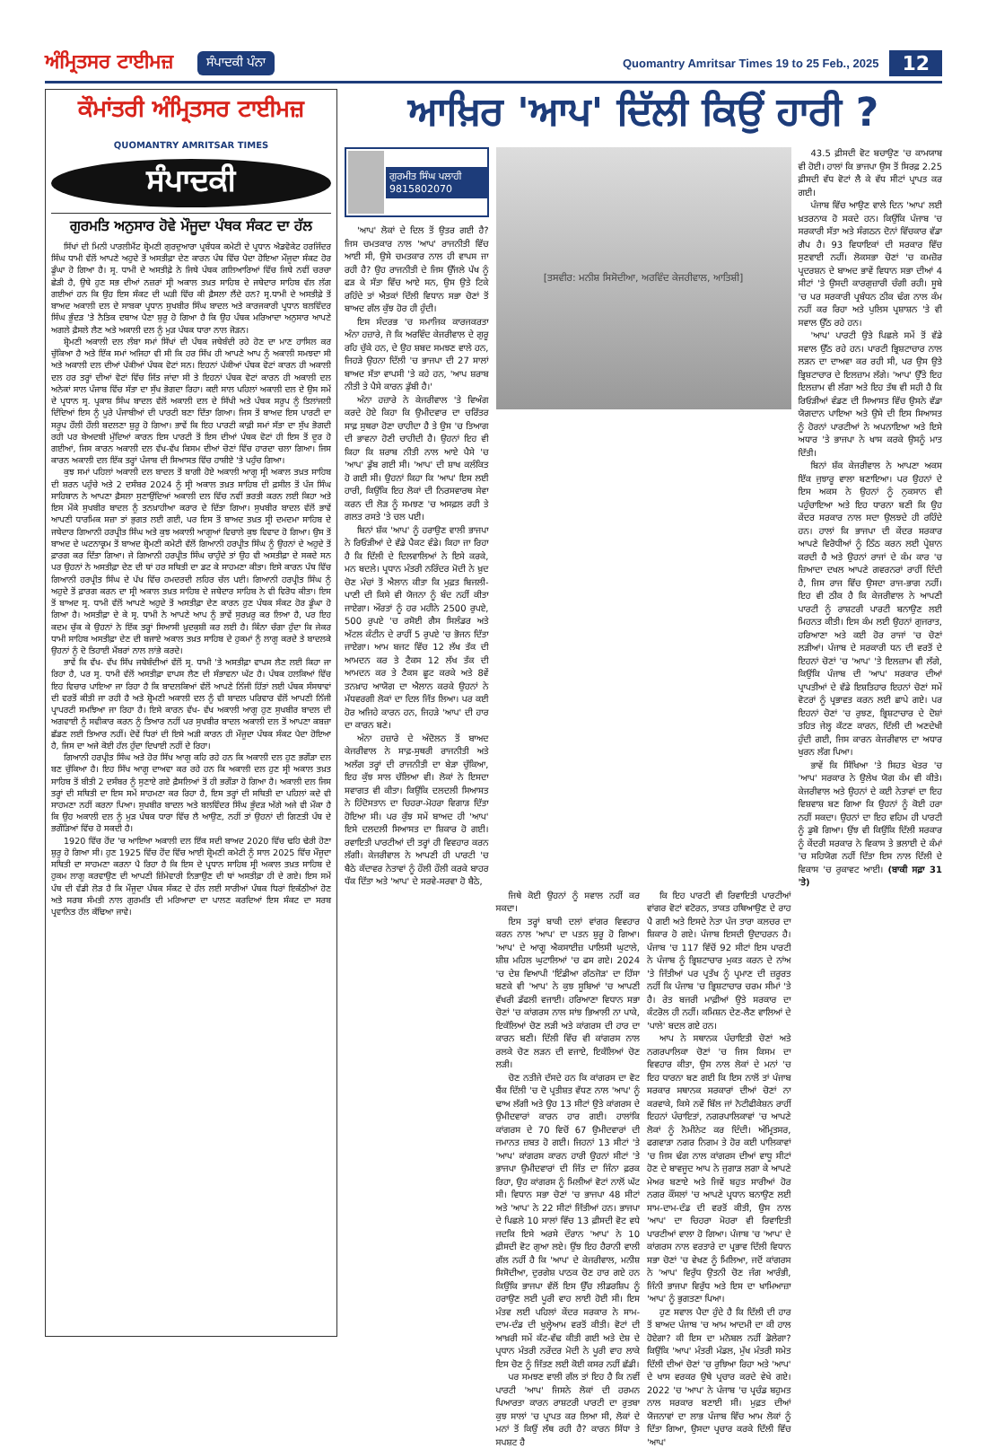ਅੰਮ੍ਰਿਤਸਰ ਟਾਈਮਜ਼
ਸੰਪਾਦਕੀ ਪੰਨਾ Quomantry Amritsar Times 19 to 25 Feb., 2025 12
ਕੌਮਾਂਤਰੀ ਅੰਮ੍ਰਿਤਸਰ ਟਾਈਮਜ਼ QUOMANTRY AMRITSAR TIMES
ਸੰਪਾਦਕੀ
ਗੁਰਮਤਿ ਅਨੁਸਾਰ ਹੋਵੇ ਮੌਜੂਦਾ ਪੰਥਕ ਸੰਕਟ ਦਾ ਹੱਲ
ਸਿੱਖਾਂ ਦੀ ਮਿਨੀ ਪਾਰਲੀਮੈਂਟ ਸ਼੍ਰੋਮਣੀ ਗੁਰਦੁਆਰਾ ਪ੍ਰਬੰਧਕ ਕਮੇਟੀ ਦੇ ਪ੍ਰਧਾਨ ਐਡਵੋਕੇਟ ਹਰਜਿੰਦਰ ਸਿੰਘ ਧਾਮੀ ਵੱਲੋਂ ਆਪਣੇ ਅਹੁਦੇ ਤੋਂ ਅਸਤੀਫ਼ਾ ਦੇਣ ਕਾਰਨ ਪੰਥ ਵਿੱਚ ਪੈਦਾ ਹੋਇਆ ਮੌਜੂਦਾ ਸੰਕਟ ਹੋਰ ਡੂੰਘਾ ਹੋ ਗਿਆ ਹੈ। ਸ੍ਰ. ਧਾਮੀ ਦੇ ਅਸਤੀਫ਼ੇ ਨੇ ਜਿਥੇ ਪੰਥਕ ਗਲਿਆਰਿਆਂ ਵਿੱਚ ਜਿਥੇ ਨਵੀਂ ਚਰਚਾ ਛੇੜੀ ਹੈ, ਉਥੇ ਹੁਣ ਸਭ ਦੀਆਂ ਨਜ਼ਰਾਂ ਸ੍ਰੀ ਅਕਾਲ ਤਖ਼ਤ ਸਾਹਿਬ ਦੇ ਜਥੇਦਾਰ ਸਾਹਿਬ ਵੱਲ ਲੱਗ ਗਈਆਂ ਹਨ ਕਿ ਉਹ ਇਸ ਸੰਕਟ ਦੀ ਘੜੀ ਵਿੱਚ ਕੀ ਫ਼ੈਸਲਾ ਲੈਂਦੇ ਹਨ? ਸ੍ਰ.ਧਾਮੀ ਦੇ ਅਸਤੀਫ਼ੇ ਤੋਂ ਬਾਅਦ ਅਕਾਲੀ ਦਲ ਦੇ ਸਾਬਕਾ ਪ੍ਰਧਾਨ ਸੁਖਬੀਰ ਸਿੰਘ ਬਾਦਲ ਅਤੇ ਕਾਰਜਕਾਰੀ ਪ੍ਰਧਾਨ ਬਲਵਿੰਦਰ ਸਿੰਘ ਭੂੰਦੜ 'ਤੇ ਨੈਤਿਕ ਦਬਾਅ ਪੈਣਾ ਸ਼ੁਰੂ ਹੋ ਗਿਆ ਹੈ ਕਿ ਉਹ ਪੰਥਕ ਮਰਿਆਦਾ ਅਨੁਸਾਰ ਆਪਣੇ ਅਗਲੇ ਫ਼ੈਸਲੇ ਲੈਣ ਅਤੇ ਅਕਾਲੀ ਦਲ ਨੂੰ ਮੁੜ ਪੰਥਕ ਧਾਰਾ ਨਾਲ ਜੋੜਨ।
ਸ਼੍ਰੋਮਣੀ ਅਕਾਲੀ ਦਲ ਲੰਬਾ ਸਮਾਂ ਸਿੱਖਾਂ ਦੀ ਪੰਥਕ ਜਥੇਬੰਦੀ ਰਹੇ ਹੋਣ ਦਾ ਮਾਣ ਹਾਸਿਲ ਕਰ ਚੁੱਕਿਆ ਹੈ ਅਤੇ ਇੱਕ ਸਮਾਂ ਅਜਿਹਾ ਵੀ ਸੀ ਕਿ ਹਰ ਸਿੱਖ ਹੀ ਆਪਣੇ ਆਪ ਨੂੰ ਅਕਾਲੀ ਸਮਝਦਾ ਸੀ ਅਤੇ ਅਕਾਲੀ ਦਲ ਦੀਆਂ ਪੱਕੀਆਂ ਪੰਥਕ ਵੋਟਾਂ ਸਨ। ਇਹਨਾਂ ਪੱਕੀਆਂ ਪੰਥਕ ਵੋਟਾਂ ਕਾਰਨ ਹੀ ਅਕਾਲੀ ਦਲ ਹਰ ਤਰ੍ਹਾਂ ਦੀਆਂ ਵੋਟਾਂ ਵਿੱਚ ਜਿੱਤ ਜਾਂਦਾ ਸੀ ਤੇ ਇਹਨਾਂ ਪੰਥਕ ਵੋਟਾਂ ਕਾਰਨ ਹੀ ਅਕਾਲੀ ਦਲ ਅਨੇਕਾਂ ਸਾਲ ਪੰਜਾਬ ਵਿੱਚ ਸੱਤਾ ਦਾ ਸੁੱਖ ਭੋਗਦਾ ਰਿਹਾ। ਕਈ ਸਾਲ ਪਹਿਲਾਂ ਅਕਾਲੀ ਦਲ ਦੇ ਉਸ ਸਮੇਂ ਦੇ ਪ੍ਰਧਾਨ ਸ੍ਰ. ਪ੍ਰਕਾਸ਼ ਸਿੰਘ ਬਾਦਲ ਵੱਲੋਂ ਅਕਾਲੀ ਦਲ ਦੇ ਸਿੱਖੀ ਅਤੇ ਪੰਥਕ ਸਰੂਪ ਨੂੰ ਤਿਲਾਂਜਲੀ ਦਿੰਦਿਆਂ ਇਸ ਨੂੰ ਪੂਰੇ ਪੰਜਾਬੀਆਂ ਦੀ ਪਾਰਟੀ ਬਣਾ ਦਿੱਤਾ ਗਿਆ। ਜਿਸ ਤੋਂ ਬਾਅਦ ਇਸ ਪਾਰਟੀ ਦਾ ਸਰੂਪ ਹੌਲੀ ਹੌਲੀ ਬਦਲਣਾ ਸ਼ੁਰੂ ਹੋ ਗਿਆ। ਭਾਵੇਂ ਕਿ ਇਹ ਪਾਰਟੀ ਕਾਫ਼ੀ ਸਮਾਂ ਸੱਤਾ ਦਾ ਸੁੱਖ ਭੋਗਦੀ ਰਹੀ ਪਰ ਬੇਅਦਬੀ ਮੁੱਦਿਆਂ ਕਾਰਨ ਇਸ ਪਾਰਟੀ ਤੋਂ ਇਸ ਦੀਆਂ ਪੰਥਕ ਵੋਟਾਂ ਹੀ ਇਸ ਤੋਂ ਦੂਰ ਹੋ ਗਈਆਂ, ਜਿਸ ਕਾਰਨ ਅਕਾਲੀ ਦਲ ਵੱਖ-ਵੱਖ ਕਿਸਮ ਦੀਆਂ ਚੋਣਾਂ ਵਿੱਚ ਹਾਰਦਾ ਚਲਾ ਗਿਆ। ਜਿਸ ਕਾਰਨ ਅਕਾਲੀ ਦਲ ਇੱਕ ਤਰ੍ਹਾਂ ਪੰਜਾਬ ਦੀ ਸਿਆਸਤ ਵਿੱਚ ਹਾਸ਼ੀਏ 'ਤੇ ਪਹੁੰਚ ਗਿਆ।
ਕੁਝ ਸਮਾਂ ਪਹਿਲਾਂ ਅਕਾਲੀ ਦਲ ਬਾਦਲ ਤੋਂ ਬਾਗੀ ਹੋਏ ਅਕਾਲੀ ਆਗੂ ਸ੍ਰੀ ਅਕਾਲ ਤਖ਼ਤ ਸਾਹਿਬ ਦੀ ਸ਼ਰਨ ਪਹੁੰਚੇ ਅਤੇ 2 ਦਸੰਬਰ 2024 ਨੂੰ ਸ੍ਰੀ ਅਕਾਲ ਤਖ਼ਤ ਸਾਹਿਬ ਦੀ ਫ਼ਸੀਲ ਤੋਂ ਪੰਜ ਸਿੰਘ ਸਾਹਿਬਾਨ ਨੇ ਆਪਣਾ ਫ਼ੈਸਲਾ ਸੁਣਾਉਂਦਿਆਂ ਅਕਾਲੀ ਦਲ ਵਿੱਚ ਨਵੀਂ ਭਰਤੀ ਕਰਨ ਲਈ ਕਿਹਾ ਅਤੇ ਇਸ ਮੌਕੇ ਸੁਖਬੀਰ ਬਾਦਲ ਨੂੰ ਤਨਖ਼ਾਹੀਆ ਕਰਾਰ ਦੇ ਦਿੱਤਾ ਗਿਆ। ਸੁਖਬੀਰ ਬਾਦਲ ਵੱਲੋਂ ਭਾਵੇਂ ਆਪਣੀ ਧਾਰਮਿਕ ਸਜ਼ਾ ਤਾਂ ਭੁਗਤ ਲਈ ਗਈ, ਪਰ ਇਸ ਤੋਂ ਬਾਅਦ ਤਖ਼ਤ ਸ੍ਰੀ ਦਮਦਮਾ ਸਾਹਿਬ ਦੇ ਜਥੇਦਾਰ ਗਿਆਨੀ ਹਰਪ੍ਰੀਤ ਸਿੰਘ ਅਤੇ ਕੁਝ ਅਕਾਲੀ ਆਗੂਆਂ ਵਿਚਾਲੇ ਕੁਝ ਵਿਵਾਦ ਹੋ ਗਿਆ। ਉਸ ਤੋਂ ਬਾਅਦ ਦੇ ਘਟਨਾਕ੍ਰਮ ਤੋਂ ਬਾਅਦ ਸ਼੍ਰੋਮਣੀ ਕਮੇਟੀ ਵੱਲੋਂ ਗਿਆਨੀ ਹਰਪ੍ਰੀਤ ਸਿੰਘ ਨੂੰ ਉਹਨਾਂ ਦੇ ਅਹੁਦੇ ਤੋਂ ਫ਼ਾਰਗ ਕਰ ਦਿੱਤਾ ਗਿਆ। ਜੇ ਗਿਆਨੀ ਹਰਪ੍ਰੀਤ ਸਿੰਘ ਚਾਹੁੰਦੇ ਤਾਂ ਉਹ ਵੀ ਅਸਤੀਫ਼ਾ ਦੇ ਸਕਦੇ ਸਨ ਪਰ ਉਹਨਾਂ ਨੇ ਅਸਤੀਫ਼ਾ ਦੇਣ ਦੀ ਥਾਂ ਹਰ ਸਥਿਤੀ ਦਾ ਡਟ ਕੇ ਸਾਹਮਣਾ ਕੀਤਾ। ਇਸੇ ਕਾਰਨ ਪੰਥ ਵਿੱਚ ਗਿਆਨੀ ਹਰਪ੍ਰੀਤ ਸਿੰਘ ਦੇ ਪੱਖ ਵਿੱਚ ਹਮਦਰਦੀ ਲਹਿਰ ਚੱਲ ਪਈ। ਗਿਆਨੀ ਹਰਪ੍ਰੀਤ ਸਿੰਘ ਨੂੰ ਅਹੁਦੇ ਤੋਂ ਫ਼ਾਰਗ ਕਰਨ ਦਾ ਸ੍ਰੀ ਅਕਾਲ ਤਖ਼ਤ ਸਾਹਿਬ ਦੇ ਜਥੇਦਾਰ ਸਾਹਿਬ ਨੇ ਵੀ ਵਿਰੋਧ ਕੀਤਾ। ਇਸ ਤੋਂ ਬਾਅਦ ਸ੍ਰ. ਧਾਮੀ ਵੱਲੋਂ ਆਪਣੇ ਅਹੁਦੇ ਤੋਂ ਅਸਤੀਫ਼ਾ ਦੇਣ ਕਾਰਨ ਹੁਣ ਪੰਥਕ ਸੰਕਟ ਹੋਰ ਡੂੰਘਾ ਹੋ ਗਿਆ ਹੈ। ਅਸਤੀਫ਼ਾ ਦੇ ਕੇ ਸ੍ਰ. ਧਾਮੀ ਨੇ ਆਪਣੇ ਆਪ ਨੂੰ ਭਾਵੇਂ ਸੁਰਖ਼ਰੂ ਕਰ ਲਿਆ ਹੈ, ਪਰ ਇਹ ਕਦਮ ਚੁੱਕ ਕੇ ਉਹਨਾਂ ਨੇ ਇੱਕ ਤਰ੍ਹਾਂ ਸਿਆਸੀ ਖ਼ੁਦਕੁਸ਼ੀ ਕਰ ਲਈ ਹੈ। ਕਿੰਨਾ ਚੰਗਾ ਹੁੰਦਾ ਕਿ ਜੇਕਰ ਧਾਮੀ ਸਾਹਿਬ ਅਸਤੀਫ਼ਾ ਦੇਣ ਦੀ ਬਜਾਏ ਅਕਾਲ ਤਖ਼ਤ ਸਾਹਿਬ ਦੇ ਹੁਕਮਾਂ ਨੂੰ ਲਾਗੂ ਕਰਦੇ ਤੇ ਬਾਦਲਕੇ ਉਹਨਾਂ ਨੂੰ ਦੋ ਤਿਹਾਈ ਮੈਂਬਰਾਂ ਨਾਲ ਲਾਂਭੇ ਕਰਦੇ।
ਭਾਵੇਂ ਕਿ ਵੱਖ- ਵੱਖ ਸਿੱਖ ਜਥੇਬੰਦੀਆਂ ਵੱਲੋਂ ਸ੍ਰ. ਧਾਮੀ 'ਤੇ ਅਸਤੀਫ਼ਾ ਵਾਪਸ ਲੈਣ ਲਈ ਕਿਹਾ ਜਾ ਰਿਹਾ ਹੈ, ਪਰ ਸ੍ਰ. ਧਾਮੀ ਵੱਲੋਂ ਅਸਤੀਫ਼ਾ ਵਾਪਸ ਲੈਣ ਦੀ ਸੰਭਾਵਨਾ ਘੱਟ ਹੈ। ਪੰਥਕ ਹਲਕਿਆਂ ਵਿੱਚ ਇਹ ਵਿਚਾਰ ਪਾਇਆ ਜਾ ਰਿਹਾ ਹੈ ਕਿ ਬਾਦਲਕਿਆਂ ਵੱਲੋਂ ਆਪਣੇ ਨਿੱਜੀ ਹਿੱਤਾਂ ਲਈ ਪੰਥਕ ਸੰਸਥਾਵਾਂ ਦੀ ਵਰਤੋਂ ਕੀਤੀ ਜਾ ਰਹੀ ਹੈ ਅਤੇ ਸ਼੍ਰੋਮਣੀ ਅਕਾਲੀ ਦਲ ਨੂੰ ਵੀ ਬਾਦਲ ਪਰਿਵਾਰ ਵੱਲੋਂ ਆਪਣੀ ਨਿੱਜੀ ਪ੍ਰਾਪਰਟੀ ਸਮਝਿਆ ਜਾ ਰਿਹਾ ਹੈ। ਇਸੇ ਕਾਰਨ ਵੱਖ- ਵੱਖ ਅਕਾਲੀ ਆਗੂ ਹੁਣ ਸੁਖਬੀਰ ਬਾਦਲ ਦੀ ਅਗਵਾਈ ਨੂੰ ਸਵੀਕਾਰ ਕਰਨ ਨੂੰ ਤਿਆਰ ਨਹੀਂ ਪਰ ਸੁਖਬੀਰ ਬਾਦਲ ਅਕਾਲੀ ਦਲ ਤੋਂ ਆਪਣਾ ਕਬਜ਼ਾ ਛੱਡਣ ਲਈ ਤਿਆਰ ਨਹੀਂ। ਦੋਵੇਂ ਧਿਰਾਂ ਦੀ ਇਸੇ ਅੜੀ ਕਾਰਨ ਹੀ ਮੌਜੂਦਾ ਪੰਥਕ ਸੰਕਟ ਪੈਦਾ ਹੋਇਆ ਹੈ, ਜਿਸ ਦਾ ਅਜੇ ਕੋਈ ਹੱਲ ਹੁੰਦਾ ਦਿਖਾਈ ਨਹੀਂ ਦੇ ਰਿਹਾ।
ਗਿਆਨੀ ਹਰਪ੍ਰੀਤ ਸਿੰਘ ਅਤੇ ਹੋਰ ਸਿੱਖ ਆਗੂ ਕਹਿ ਰਹੇ ਹਨ ਕਿ ਅਕਾਲੀ ਦਲ ਹੁਣ ਭਗੌੜਾ ਦਲ ਬਣ ਚੁੱਕਿਆ ਹੈ। ਇਹ ਸਿੱਖ ਆਗੂ ਦਾਅਵਾ ਕਰ ਰਹੇ ਹਨ ਕਿ ਅਕਾਲੀ ਦਲ ਹੁਣ ਸ੍ਰੀ ਅਕਾਲ ਤਖ਼ਤ ਸਾਹਿਬ ਤੋਂ ਬੀਤੀ 2 ਦਸੰਬਰ ਨੂੰ ਸੁਣਾਏ ਗਏ ਫ਼ੈਸਲਿਆਂ ਤੋਂ ਹੀ ਭਗੌੜਾ ਹੋ ਗਿਆ ਹੈ। ਅਕਾਲੀ ਦਲ ਜਿਸ ਤਰ੍ਹਾਂ ਦੀ ਸਥਿਤੀ ਦਾ ਇਸ ਸਮੇਂ ਸਾਹਮਣਾ ਕਰ ਰਿਹਾ ਹੈ, ਇਸ ਤਰ੍ਹਾਂ ਦੀ ਸਥਿਤੀ ਦਾ ਪਹਿਲਾਂ ਕਦੇ ਵੀ ਸਾਹਮਣਾ ਨਹੀਂ ਕਰਨਾ ਪਿਆ। ਸੁਖਬੀਰ ਬਾਦਲ ਅਤੇ ਬਲਵਿੰਦਰ ਸਿੰਘ ਭੂੰਦੜ ਅੱਗੇ ਅਜੇ ਵੀ ਮੌਕਾ ਹੈ ਕਿ ਉਹ ਅਕਾਲੀ ਦਲ ਨੂੰ ਮੁੜ ਪੰਥਕ ਧਾਰਾ ਵਿੱਚ ਲੈ ਆਉਣ, ਨਹੀਂ ਤਾਂ ਉਹਨਾਂ ਦੀ ਗਿਣਤੀ ਪੰਥ ਦੇ ਭਗੌੜਿਆਂ ਵਿੱਚ ਹੋ ਸਕਦੀ ਹੈ।
1920 ਵਿੱਚ ਹੋਂਦ 'ਚ ਆਇਆ ਅਕਾਲੀ ਦਲ ਇੱਕ ਸਦੀ ਬਾਅਦ 2020 ਵਿੱਚ ਢਹਿ ਢੇਰੀ ਹੋਣਾ ਸ਼ੁਰੂ ਹੋ ਗਿਆ ਸੀ। ਹੁਣ 1925 ਵਿੱਚ ਹੋਂਦ ਵਿੱਚ ਆਈ ਸ਼੍ਰੋਮਣੀ ਕਮੇਟੀ ਨੂੰ ਸਾਲ 2025 ਵਿੱਚ ਮੌਜੂਦਾ ਸਥਿਤੀ ਦਾ ਸਾਹਮਣਾ ਕਰਨਾ ਪੈ ਰਿਹਾ ਹੈ ਕਿ ਇਸ ਦੇ ਪ੍ਰਧਾਨ ਸਾਹਿਬ ਸ੍ਰੀ ਅਕਾਲ ਤਖ਼ਤ ਸਾਹਿਬ ਦੇ ਹੁਕਮ ਲਾਗੂ ਕਰਵਾਉਣ ਦੀ ਆਪਣੀ ਜ਼ਿੰਮੇਵਾਰੀ ਨਿਭਾਉਣ ਦੀ ਥਾਂ ਅਸਤੀਫ਼ਾ ਹੀ ਦੇ ਗਏ। ਇਸ ਸਮੇਂ ਪੰਥ ਦੀ ਵੱਡੀ ਲੋੜ ਹੈ ਕਿ ਮੌਜੂਦਾ ਪੰਥਕ ਸੰਕਟ ਦੇ ਹੱਲ ਲਈ ਸਾਰੀਆਂ ਪੰਥਕ ਧਿਰਾਂ ਇਕੱਠੀਆਂ ਹੋਣ ਅਤੇ ਸਰਬ ਸੰਮਤੀ ਨਾਲ ਗੁਰਮਤਿ ਦੀ ਮਰਿਆਦਾ ਦਾ ਪਾਲਣ ਕਰਦਿਆਂ ਇਸ ਸੰਕਟ ਦਾ ਸਰਬ ਪ੍ਰਵਾਨਿਤ ਹੱਲ ਕੱਢਿਆ ਜਾਵੇ।
ਆਖ਼ਿਰ 'ਆਪ' ਦਿੱਲੀ ਕਿਉਂ ਹਾਰੀ ?
ਗੁਰਮੀਤ ਸਿੰਘ ਪਲਾਹੀ
9815802070
'ਆਪ' ਲੋਕਾਂ ਦੇ ਦਿਲ ਤੋਂ ਉਤਰ ਗਈ ਹੈ? ਜਿਸ ਚਮਤਕਾਰ ਨਾਲ 'ਆਪ' ਰਾਜਨੀਤੀ ਵਿੱਚ ਆਈ ਸੀ, ਉਸੇ ਚਮਤਕਾਰ ਨਾਲ ਹੀ ਵਾਪਸ ਜਾ ਰਹੀ ਹੈ? ਉਹ ਰਾਜਨੀਤੀ ਦੇ ਜਿਸ ਉੱਜਲੇ ਪੱਖ ਨੂੰ ਫੜ ਕੇ ਸੱਤਾ ਵਿੱਚ ਆਏ ਸਨ, ਉਸ ਉਤੇ ਟਿਕੇ ਰਹਿੰਦੇ ਤਾਂ ਐਤਕਾਂ ਦਿੱਲੀ ਵਿਧਾਨ ਸਭਾ ਚੋਣਾਂ ਤੋਂ ਬਾਅਦ ਗੱਲ ਕੁੱਝ ਹੋਰ ਹੀ ਹੁੰਦੀ।
ਇਸ ਸੰਦਰਭ 'ਚ ਸਮਾਜਿਕ ਕਾਰਜਕਰਤਾ ਅੰਨਾ ਹਜ਼ਾਰੇ, ਜੋ ਕਿ ਅਰਵਿੰਦ ਕੇਜਰੀਵਾਲ ਦੇ ਗੁਰੂ ਰਹਿ ਚੁੱਕੇ ਹਨ, ਦੇ ਉਹ ਸ਼ਬਦ ਸਮਝਣ ਵਾਲੇ ਹਨ, ਜਿਹੜੇ ਉਹਨਾ ਦਿੱਲੀ 'ਚ ਭਾਜਪਾ ਦੀ 27 ਸਾਲਾਂ ਬਾਅਦ ਸੱਤਾ ਵਾਪਸੀ 'ਤੇ ਕਹੇ ਹਨ, 'ਆਪ ਸ਼ਰਾਬ ਨੀਤੀ ਤੇ ਪੈਸੇ ਕਾਰਨ ਡੁੱਬੀ ਹੈ।'
ਅੰਨਾ ਹਜ਼ਾਰੇ ਨੇ ਕੇਜਰੀਵਾਲ 'ਤੇ ਵਿਅੰਗ ਕਰਦੇ ਹੋਏ ਕਿਹਾ ਕਿ ਉਮੀਦਵਾਰ ਦਾ ਚਰਿੱਤਰ ਸਾਫ਼ ਸੁਥਰਾ ਹੋਣਾ ਚਾਹੀਦਾ ਹੈ ਤੇ ਉਸ 'ਚ ਤਿਆਗ ਦੀ ਭਾਵਨਾ ਹੋਣੀ ਚਾਹੀਦੀ ਹੈ। ਉਹਨਾਂ ਇਹ ਵੀ ਕਿਹਾ ਕਿ ਸ਼ਰਾਬ ਨੀਤੀ ਨਾਲ ਆਏ ਪੈਸੇ 'ਚ 'ਆਪ' ਡੁੱਬ ਗਈ ਸੀ। 'ਆਪ' ਦੀ ਸ਼ਾਖ ਕਲੰਕਿਤ ਹੋ ਗਈ ਸੀ। ਉਹਨਾਂ ਕਿਹਾ ਕਿ 'ਆਪ' ਇਸ ਲਈ ਹਾਰੀ, ਕਿਉਂਕਿ ਇਹ ਲੋਕਾਂ ਦੀ ਨਿਰਸਵਾਰਥ ਸੇਵਾ ਕਰਨ ਦੀ ਲੋੜ ਨੂੰ ਸਮਝਣ 'ਚ ਅਸਫ਼ਲ ਰਹੀ ਤੇ ਗਲਤ ਰਸਤੇ 'ਤੇ ਚਲ ਪਈ।
ਬਿਨਾਂ ਸ਼ੱਕ 'ਆਪ' ਨੂੰ ਹਰਾਉਣ ਵਾਲੀ ਭਾਜਪਾ ਨੇ ਰਿਓੜੀਆਂ ਦੇ ਵੱਡੇ ਪੈਕਟ ਵੰਡੇ। ਕਿਹਾ ਜਾ ਰਿਹਾ ਹੈ ਕਿ ਦਿੱਲੀ ਦੇ ਦਿਲਵਾਲਿਆਂ ਨੇ ਇਸੇ ਕਰਕੇ, ਮਨ ਬਦਲੇ। ਪ੍ਰਧਾਨ ਮੰਤਰੀ ਨਰਿੰਦਰ ਮੋਦੀ ਨੇ ਖ਼ੁਦ ਚੋਣ ਮੰਚਾਂ ਤੋਂ ਐਲਾਨ ਕੀਤਾ ਕਿ ਮੁਫ਼ਤ ਬਿਜਲੀ-ਪਾਣੀ ਦੀ ਕਿਸੇ ਵੀ ਯੋਜਨਾ ਨੂੰ ਬੰਦ ਨਹੀਂ ਕੀਤਾ ਜਾਏਗਾ। ਔਰਤਾਂ ਨੂੰ ਹਰ ਮਹੀਨੇ 2500 ਰੁਪਏ, 500 ਰੁਪਏ 'ਚ ਰਸੋਈ ਗੈਸ ਸਿਲੰਡਰ ਅਤੇ ਅੱਟਲ ਕੰਟੀਨ ਦੇ ਰਾਹੀਂ 5 ਰੁਪਏ 'ਚ ਭੋਜਨ ਦਿੱਤਾ ਜਾਏਗਾ। ਆਮ ਬਜਟ ਵਿੱਚ 12 ਲੱਖ ਤੱਕ ਦੀ ਆਮਦਨ ਕਰ ਤੇ ਟੈਕਸ 12 ਲੱਖ ਤੱਕ ਦੀ ਆਮਦਨ ਕਰ ਤੇ ਟੈਕਸ ਛੂਟ ਕਰਕੇ ਅਤੇ 8ਵੇਂ ਤਨਖ਼ਾਹ ਆਯੋਗ ਦਾ ਐਲਾਨ ਕਰਕੇ ਉਹਨਾਂ ਨੇ ਮੱਧਵਰਗੀ ਲੋਕਾਂ ਦਾ ਦਿਲ ਜਿੱਤ ਲਿਆ। ਪਰ ਕਈ ਹੋਰ ਅਜਿਹੇ ਕਾਰਨ ਹਨ, ਜਿਹੜੇ 'ਆਪ' ਦੀ ਹਾਰ ਦਾ ਕਾਰਨ ਬਣੇ।
ਅੰਨਾ ਹਜ਼ਾਰੇ ਦੇ ਅੰਦੋਲਨ ਤੋਂ ਬਾਅਦ ਕੇਜਰੀਵਾਲ ਨੇ ਸਾਫ਼-ਸੁਥਰੀ ਰਾਜਨੀਤੀ ਅਤੇ ਅਲੱਗ ਤਰ੍ਹਾਂ ਦੀ ਰਾਜਨੀਤੀ ਦਾ ਬੇੜਾ ਚੁੱਕਿਆ, ਇਹ ਕੁੱਝ ਸਾਲ ਚੱਲਿਆ ਵੀ। ਲੋਕਾਂ ਨੇ ਇਸਦਾ ਸਵਾਗਤ ਵੀ ਕੀਤਾ। ਕਿਉਂਕਿ ਦਲਦਲੀ ਸਿਆਸਤ ਨੇ ਹਿੰਦੋਸਤਾਨ ਦਾ ਚਿਹਰਾ-ਮੋਹਰਾ ਵਿਗਾੜ ਦਿੱਤਾ ਹੋਇਆ ਸੀ। ਪਰ ਕੁੱਝ ਸਮੇਂ ਬਾਅਦ ਹੀ 'ਆਪ' ਇਸੇ ਦਲਦਲੀ ਸਿਆਸਤ ਦਾ ਸ਼ਿਕਾਰ ਹੋ ਗਈ। ਰਵਾਇਤੀ ਪਾਰਟੀਆਂ ਦੀ ਤਰ੍ਹਾਂ ਹੀ ਵਿਵਹਾਰ ਕਰਨ ਲੱਗੀ। ਕੇਜਰੀਵਾਲ ਨੇ ਆਪਣੀ ਹੀ ਪਾਰਟੀ 'ਚ ਬੈਠੇ ਕੱਦਾਵਰ ਨੇਤਾਵਾਂ ਨੂੰ ਹੌਲੀ ਹੌਲੀ ਕਰਕੇ ਬਾਹਰ ਧੱਕ ਦਿੱਤਾ ਅਤੇ 'ਆਪ' ਦੇ ਸਰਵੇ-ਸਰਵਾ ਹੋ ਬੈਠੇ,
[ਤਸਵੀਰ: ਮਨੀਸ਼ ਸਿਸੋਦੀਆ, ਅਰਵਿੰਦ ਕੇਜਰੀਵਾਲ, ਆਤਿਸ਼ੀ]
43.5 ਫ਼ੀਸਦੀ ਵੋਟ ਬਚਾਉਣ 'ਚ ਕਾਮਯਾਬ ਵੀ ਹੋਈ। ਹਾਲਾਂ ਕਿ ਭਾਜਪਾ ਉਸ ਤੋਂ ਸਿਰਫ਼ 2.25 ਫ਼ੀਸਦੀ ਵੱਧ ਵੋਟਾਂ ਲੈ ਕੇ ਵੱਧ ਸੀਟਾਂ ਪ੍ਰਾਪਤ ਕਰ ਗਈ।
ਪੰਜਾਬ ਵਿੱਚ ਆਉਣ ਵਾਲੇ ਦਿਨ 'ਆਪ' ਲਈ ਖ਼ਤਰਨਾਕ ਹੋ ਸਕਦੇ ਹਨ। ਕਿਉਂਕਿ ਪੰਜਾਬ 'ਚ ਸਰਕਾਰੀ ਸੱਤਾ ਅਤੇ ਸੰਗਠਨ ਦੋਨਾਂ ਵਿੱਚਕਾਰ ਵੱਡਾ ਗੈਪ ਹੈ। 93 ਵਿਧਾਇਕਾਂ ਦੀ ਸਰਕਾਰ ਵਿੱਚ ਸੁਣਵਾਈ ਨਹੀਂ। ਲੋਕਸਭਾ ਚੋਣਾਂ 'ਚ ਕਮਜ਼ੋਰ ਪ੍ਰਦਰਸ਼ਨ ਦੇ ਬਾਅਦ ਭਾਵੇਂ ਵਿਧਾਨ ਸਭਾ ਦੀਆਂ 4 ਸੀਟਾਂ 'ਤੇ ਉਸਦੀ ਕਾਰਗੁਜ਼ਾਰੀ ਚੰਗੀ ਰਹੀ। ਸੂਬੇ 'ਚ ਪਰ ਸਰਕਾਰੀ ਪ੍ਰਬੰਧਨ ਠੀਕ ਢੰਗ ਨਾਲ ਕੰਮ ਨਹੀਂ ਕਰ ਰਿਹਾ ਅਤੇ ਪੁਲਿਸ ਪ੍ਰਸ਼ਾਸ਼ਨ 'ਤੇ ਵੀ ਸਵਾਲ ਉੱਠ ਰਹੇ ਹਨ।
'ਆਪ' ਪਾਰਟੀ ਉਤੇ ਪਿਛਲੇ ਸਮੇਂ ਤੋਂ ਵੱਡੇ ਸਵਾਲ ਉੱਠ ਰਹੇ ਹਨ। ਪਾਰਟੀ ਭ੍ਰਿਸ਼ਟਾਚਾਰ ਨਾਲ ਲੜਨ ਦਾ ਦਾਅਵਾ ਕਰ ਰਹੀ ਸੀ, ਪਰ ਉਸ ਉਤੇ ਭ੍ਰਿਸ਼ਟਾਚਾਰ ਦੇ ਇਲਜ਼ਾਮ ਲੱਗੇ। 'ਆਪ' ਉੱਤੇ ਇਹ ਇਲਜ਼ਾਮ ਵੀ ਲੱਗਾ ਅਤੇ ਇਹ ਤੱਥ ਵੀ ਸਹੀ ਹੈ ਕਿ ਰਿਓੜੀਆਂ ਵੰਡਣ ਦੀ ਸਿਆਸਤ ਵਿੱਚ ਉਸਨੇ ਵੱਡਾ ਯੋਗਦਾਨ ਪਾਇਆ ਅਤੇ ਉਸੇ ਦੀ ਇਸ ਸਿਆਸਤ ਨੂੰ ਹੋਰਨਾਂ ਪਾਰਟੀਆਂ ਨੇ ਅਪਨਾਇਆ ਅਤੇ ਇਸੇ ਅਧਾਰ 'ਤੇ ਭਾਜਪਾ ਨੇ ਖਾਸ ਕਰਕੇ ਉਸਨੂੰ ਮਾਤ ਦਿੱਤੀ।
ਬਿਨਾਂ ਸ਼ੱਕ ਕੇਜਰੀਵਾਲ ਨੇ ਆਪਣਾ ਅਕਸ ਇੱਕ ਜੁਝਾਰੂ ਵਾਲਾ ਬਣਾਇਆ। ਪਰ ਉਹਨਾਂ ਦੇ ਇਸ ਅਕਸ ਨੇ ਉਹਨਾਂ ਨੂੰ ਨੁਕਸਾਨ ਵੀ ਪਹੁੰਚਾਇਆ ਅਤੇ ਇਹ ਧਾਰਨਾ ਬਣੀ ਕਿ ਉਹ ਕੇਂਦਰ ਸਰਕਾਰ ਨਾਲ ਸਦਾ ਉਲਝਦੇ ਹੀ ਰਹਿੰਦੇ ਹਨ। ਹਾਲਾਂ ਕਿ ਭਾਜਪਾ ਦੀ ਕੇਂਦਰ ਸਰਕਾਰ ਆਪਣੇ ਵਿਰੋਧੀਆਂ ਨੂੰ ਠਿੱਠ ਕਰਨ ਲਈ ਪ੍ਰੇਸ਼ਾਨ ਕਰਦੀ ਹੈ ਅਤੇ ਉਹਨਾਂ ਰਾਜਾਂ ਦੇ ਕੰਮ ਕਾਰ 'ਚ ਜ਼ਿਆਦਾ ਦਖਲ ਆਪਣੇ ਗਵਰਨਰਾਂ ਰਾਹੀਂ ਦਿੰਦੀ ਹੈ, ਜਿਸ ਰਾਜ ਵਿੱਚ ਉਸਦਾ ਰਾਜ-ਭਾਗ ਨਹੀਂ। ਇਹ ਵੀ ਠੀਕ ਹੈ ਕਿ ਕੇਜਰੀਵਾਲ ਨੇ ਆਪਣੀ ਪਾਰਟੀ ਨੂੰ ਰਾਸ਼ਟਰੀ ਪਾਰਟੀ ਬਨਾਉਣ ਲਈ ਮਿਹਨਤ ਕੀਤੀ। ਇਸ ਕੰਮ ਲਈ ਉਹਨਾਂ ਗੁਜਰਾਤ, ਹਰਿਆਣਾ ਅਤੇ ਕਈ ਹੋਰ ਰਾਜਾਂ 'ਚ ਚੋਣਾਂ ਲੜੀਆਂ। ਪੰਜਾਬ ਦੇ ਸਰਕਾਰੀ ਧਨ ਦੀ ਵਰਤੋਂ ਦੇ ਇਹਨਾਂ ਚੋਣਾਂ 'ਚ 'ਆਪ' 'ਤੇ ਇਲਜ਼ਾਮ ਵੀ ਲੱਗੇ, ਕਿਉਂਕਿ ਪੰਜਾਬ ਦੀ 'ਆਪ' ਸਰਕਾਰ ਦੀਆਂ ਪ੍ਰਾਪਤੀਆਂ ਦੇ ਵੱਡੇ ਇਸ਼ਤਿਹਾਰ ਇਹਨਾਂ ਚੋਣਾਂ ਸਮੇਂ ਵੋਟਰਾਂ ਨੂੰ ਪ੍ਰਭਾਵਤ ਕਰਨ ਲਈ ਛਾਪੇ ਗਏ। ਪਰ ਇਹਨਾਂ ਚੋਣਾਂ 'ਚ ਰੁਝਣ, ਭ੍ਰਿਸ਼ਟਾਚਾਰ ਦੇ ਦੋਸ਼ਾਂ ਤਹਿਤ ਜੇਲ੍ਹ ਕੱਟਣ ਕਾਰਨ, ਦਿੱਲੀ ਦੀ ਅਣਦੇਖੀ ਹੁੰਦੀ ਗਈ, ਜਿਸ ਕਾਰਨ ਕੇਜਰੀਵਾਲ ਦਾ ਅਧਾਰ ਖੁਰਨ ਲੱਗ ਪਿਆ।
ਭਾਵੇਂ ਕਿ ਸਿੱਖਿਆ 'ਤੇ ਸਿਹਤ ਖੇਤਰ 'ਚ 'ਆਪ' ਸਰਕਾਰ ਨੇ ਉਲੇਖ ਯੋਗ ਕੰਮ ਵੀ ਕੀਤੇ। ਕੇਜਰੀਵਾਲ ਅਤੇ ਉਹਨਾਂ ਦੇ ਕਈ ਨੇਤਾਵਾਂ ਦਾ ਇਹ ਵਿਸ਼ਵਾਸ਼ ਬਣ ਗਿਆ ਕਿ ਉਹਨਾਂ ਨੂੰ ਕੋਈ ਹਰਾ ਨਹੀਂ ਸਕਦਾ। ਉਹਨਾਂ ਦਾ ਇਹ ਵਹਿਮ ਹੀ ਪਾਰਟੀ ਨੂੰ ਡੁਬੋ ਗਿਆ। ਉਂਝ ਵੀ ਕਿਉਂਕਿ ਦਿੱਲੀ ਸਰਕਾਰ ਨੂੰ ਕੇਂਦਰੀ ਸਰਕਾਰ ਨੇ ਵਿਕਾਸ ਤੇ ਭਲਾਈ ਦੇ ਕੰਮਾਂ 'ਚ ਸਹਿਯੋਗ ਨਹੀਂ ਦਿੱਤਾ ਇਸ ਨਾਲ ਦਿੱਲੀ ਦੇ ਵਿਕਾਸ 'ਚ ਰੁਕਾਵਟ ਆਈ। (ਬਾਕੀ ਸਫ਼ਾ 31 'ਤੇ)
ਜਿਥੇ ਕੋਈ ਉਹਨਾਂ ਨੂੰ ਸਵਾਲ ਨਹੀਂ ਕਰ ਸਕਦਾ।
ਇਸ ਤਰ੍ਹਾਂ ਬਾਕੀ ਦਲਾਂ ਵਾਂਗਰ ਵਿਵਹਾਰ ਕਰਨ ਨਾਲ 'ਆਪ' ਦਾ ਪਤਨ ਸ਼ੁਰੂ ਹੋ ਗਿਆ। 'ਆਪ' ਦੇ ਆਗੂ ਐਕਸਾਈਜ਼ ਪਾਲਿਸੀ ਘੁਟਾਲੇ, ਸ਼ੀਸ਼ ਮਹਿਲ ਘੁਟਾਲਿਆਂ 'ਚ ਫਸ ਗਏ। 2024 'ਚ ਦੇਸ਼ ਵਿਆਪੀ 'ਇੰਡੀਆ ਗੱਠਜੋੜ' ਦਾ ਹਿੱਸਾ ਬਣਕੇ ਵੀ 'ਆਪ' ਨੇ ਕੁਝ ਸੂਬਿਆਂ 'ਚ ਆਪਣੀ ਵੱਖਰੀ ਡੱਫਲੀ ਵਜਾਈ। ਹਰਿਆਣਾ ਵਿਧਾਨ ਸਭਾ ਚੋਣਾਂ 'ਚ ਕਾਂਗਰਸ ਨਾਲ ਸਾਂਝ ਭਿਆਲੀ ਨਾ ਪਾਕੇ, ਇਕੱਲਿਆਂ ਚੋਣ ਲੜੀ ਅਤੇ ਕਾਂਗਰਸ ਦੀ ਹਾਰ ਦਾ ਕਾਰਨ ਬਣੀ। ਦਿੱਲੀ ਵਿੱਚ ਵੀ ਕਾਂਗਰਸ ਨਾਲ ਰਲਕੇ ਚੋਣ ਲੜਨ ਦੀ ਵਜਾਏ, ਇਕੱਲਿਆਂ ਚੋਣ ਲੜੀ।
ਚੋਣ ਨਤੀਜੇ ਦੱਸਦੇ ਹਨ ਕਿ ਕਾਂਗਰਸ ਦਾ ਵੋਟ ਬੈਂਕ ਦਿੱਲੀ 'ਚ ਦੋ ਪ੍ਰਤੀਸ਼ਤ ਵੱਧਣ ਨਾਲ 'ਆਪ' ਨੂੰ ਢਾਅ ਲੱਗੀ ਅਤੇ ਉਹ 13 ਸੀਟਾਂ ਉਤੇ ਕਾਂਗਰਸ ਦੇ ਉਮੀਦਵਾਰਾਂ ਕਾਰਨ ਹਾਰ ਗਈ। ਹਾਲਾਂਕਿ ਕਾਂਗਰਸ ਦੇ 70 ਵਿਚੋਂ 67 ਉਮੀਦਵਾਰਾਂ ਦੀ ਜਮਾਨਤ ਜ਼ਬਤ ਹੋ ਗਈ। ਜਿਹਨਾਂ 13 ਸੀਟਾਂ 'ਤੇ 'ਆਪ' ਕਾਂਗਰਸ ਕਾਰਨ ਹਾਰੀ ਉਹਨਾਂ ਸੀਟਾਂ 'ਤੇ ਭਾਜਪਾ ਉਮੀਦਵਾਰਾਂ ਦੀ ਜਿੱਤ ਦਾ ਜਿੰਨਾ ਫ਼ਰਕ ਰਿਹਾ, ਉਹ ਕਾਂਗਰਸ ਨੂੰ ਮਿਲੀਆਂ ਵੋਟਾਂ ਨਾਲੋਂ ਘੱਟ ਸੀ। ਵਿਧਾਨ ਸਭਾ ਚੋਣਾਂ 'ਚ ਭਾਜਪਾ 48 ਸੀਟਾਂ ਅਤੇ 'ਆਪ' ਨੇ 22 ਸੀਟਾਂ ਜਿੱਤੀਆਂ ਹਨ। ਭਾਜਪਾ ਦੇ ਪਿਛਲੇ 10 ਸਾਲਾਂ ਵਿੱਚ 13 ਫ਼ੀਸਦੀ ਵੋਟ ਵਧੇ ਜਦਕਿ ਇਸੇ ਅਰਸੇ ਦੌਰਾਨ 'ਆਪ' ਨੇ 10 ਫ਼ੀਸਦੀ ਵੋਟ ਗੁਆ ਲਏ। ਉਂਝ ਇਹ ਹੈਰਾਨੀ ਵਾਲੀ ਗੱਲ ਨਹੀਂ ਹੈ ਕਿ 'ਆਪ' ਦੇ ਕੇਜਰੀਵਾਲ, ਮਨੀਸ਼ ਸਿਸੋਦੀਆ, ਦੁਰਗੇਸ਼ ਪਾਠਕ ਚੋਣ ਹਾਰ ਗਏ ਹਨ ਕਿਉਂਕਿ ਭਾਜਪਾ ਵੱਲੋਂ ਇਸ ਉੱਚ ਲੀਡਰਸ਼ਿਪ ਨੂੰ ਹਰਾਉਣ ਲਈ ਪੂਰੀ ਵਾਹ ਲਾਈ ਹੋਈ ਸੀ। ਇਸ ਮੰਤਵ ਲਈ ਪਹਿਲਾਂ ਕੇਂਦਰ ਸਰਕਾਰ ਨੇ ਸਾਮ-ਦਾਮ-ਦੰਡ ਦੀ ਖੁਲ੍ਹੇਆਮ ਵਰਤੋਂ ਕੀਤੀ। ਵੋਟਾਂ ਦੀ ਆਖ਼ਰੀ ਸਮੇਂ ਕੱਟ-ਵੱਢ ਕੀਤੀ ਗਈ ਅਤੇ ਦੇਸ਼ ਦੇ ਪ੍ਰਧਾਨ ਮੰਤਰੀ ਨਰੇਂਦਰ ਮੋਦੀ ਨੇ ਪੂਰੀ ਵਾਹ ਲਾਕੇ ਇਸ ਚੋਣ ਨੂੰ ਜਿੱਤਣ ਲਈ ਕੋਈ ਕਸਰ ਨਹੀਂ ਛੱਡੀ।
ਪਰ ਸਮਝਣ ਵਾਲੀ ਗੱਲ ਤਾਂ ਇਹ ਹੈ ਕਿ ਨਵੀਂ ਪਾਰਟੀ 'ਆਪ' ਜਿਸਨੇ ਲੋਕਾਂ ਦੀ ਹਰਮਨ ਪਿਆਰਤਾ ਕਾਰਨ ਰਾਸ਼ਟਰੀ ਪਾਰਟੀ ਦਾ ਰੁਤਬਾ ਕੁਝ ਸਾਲਾਂ 'ਚ ਪ੍ਰਾਪਤ ਕਰ ਲਿਆ ਸੀ, ਲੋਕਾਂ ਦੇ ਮਨਾਂ ਤੋਂ ਕਿਉਂ ਲੱਥ ਰਹੀ ਹੈ? ਕਾਰਨ ਸਿੱਧਾ ਤੇ ਸਪਸ਼ਟ ਹੈ
ਕਿ ਇਹ ਪਾਰਟੀ ਵੀ ਰਿਵਾਇਤੀ ਪਾਰਟੀਆਂ ਵਾਂਗਰ ਵੋਟਾਂ ਵਟੋਰਨ, ਤਾਕਤ ਹਥਿਆਉਣ ਦੇ ਰਾਹ ਪੈ ਗਈ ਅਤੇ ਇਸਦੇ ਨੇਤਾ ਪੰਜ ਤਾਰਾ ਕਲਚਰ ਦਾ ਸ਼ਿਕਾਰ ਹੋ ਗਏ। ਪੰਜਾਬ ਇਸਦੀ ਉਦਾਹਰਨ ਹੈ। ਪੰਜਾਬ 'ਚ 117 ਵਿੱਚੋਂ 92 ਸੀਟਾਂ ਇਸ ਪਾਰਟੀ ਨੇ ਪੰਜਾਬ ਨੂੰ ਭ੍ਰਿਸ਼ਟਾਚਾਰ ਮੁਕਤ ਕਰਨ ਦੇ ਨਾਂਅ 'ਤੇ ਜਿੱਤੀਆਂ ਪਰ ਪ੍ਰਤੱਖ ਨੂੰ ਪ੍ਰਮਾਣ ਦੀ ਜ਼ਰੂਰਤ ਨਹੀਂ ਕਿ ਪੰਜਾਬ 'ਚ ਭ੍ਰਿਸ਼ਟਾਚਾਰ ਚਰਮ ਸੀਮਾਂ 'ਤੇ ਹੈ। ਰੇਤ ਬਜਰੀ ਮਾਫ਼ੀਆਂ ਉਤੇ ਸਰਕਾਰ ਦਾ ਕੰਟਰੋਲ ਹੀ ਨਹੀਂ। ਕਮਿਸ਼ਨ ਦੇਣ-ਲੈਣ ਵਾਲਿਆਂ ਦੇ 'ਪਾਲੇ' ਬਦਲ ਗਏ ਹਨ।
ਆਪ ਨੇ ਸਥਾਨਕ ਪੰਚਾਇਤੀ ਚੋਣਾਂ ਅਤੇ ਨਗਰਪਾਲਿਕਾ ਚੋਣਾਂ 'ਚ ਜਿਸ ਕਿਸਮ ਦਾ ਵਿਵਹਾਰ ਕੀਤਾ, ਉਸ ਨਾਲ ਲੋਕਾਂ ਦੇ ਮਨਾਂ 'ਚ ਇਹ ਧਾਰਨਾ ਬਣ ਗਈ ਕਿ ਇਸ ਨਾਲੋਂ ਤਾਂ ਪੰਜਾਬ ਸਰਕਾਰ ਸਥਾਨਕ ਸਰਕਾਰਾਂ ਦੀਆਂ ਚੋਣਾਂ ਨਾ ਕਰਵਾਕੇ, ਕਿਸੇ ਨਵੇਂ ਬਿੱਲ ਜਾਂ ਨੋਟੀਫੀਕੇਸ਼ਨ ਰਾਹੀਂ ਇਹਨਾਂ ਪੰਚਾਇਤਾਂ, ਨਗਰਪਾਲਿਕਾਵਾਂ 'ਚ ਆਪਣੇ ਲੋਕਾਂ ਨੂੰ ਨੋਮੀਨੇਟ ਕਰ ਦਿੰਦੀ। ਅੰਮ੍ਰਿਤਸਰ, ਫਗਵਾੜਾ ਨਗਰ ਨਿਗਮ ਤੇ ਹੋਰ ਕਈ ਪਾਲਿਕਾਵਾਂ 'ਚ ਜਿਸ ਢੰਗ ਨਾਲ ਕਾਂਗਰਸ ਦੀਆਂ ਵਾਧੂ ਸੀਟਾਂ ਹੋਣ ਦੇ ਬਾਵਜੂਦ ਆਪ ਨੇ ਜੁਗਾੜ ਲਗਾ ਕੇ ਆਪਣੇ ਮੇਅਰ ਬਣਾਏ ਅਤੇ ਜਿਵੇਂ ਬਹੁਤ ਸਾਰੀਆਂ ਹੋਰ ਨਗਰ ਕੌਂਸਲਾਂ 'ਚ ਆਪਣੇ ਪ੍ਰਧਾਨ ਬਨਾਉਣ ਲਈ ਸਾਮ-ਦਾਮ-ਦੰਡ ਦੀ ਵਰਤੋਂ ਕੀਤੀ, ਉਸ ਨਾਲ 'ਆਪ' ਦਾ ਚਿਹਰਾ ਮੋਹਰਾ ਵੀ ਰਿਵਾਇਤੀ ਪਾਰਟੀਆਂ ਵਾਲਾ ਹੋ ਗਿਆ। ਪੰਜਾਬ 'ਚ 'ਆਪ' ਦੇ ਕਾਂਗਰਸ ਨਾਲ ਵਰਤਾਰੇ ਦਾ ਪ੍ਰਭਾਵ ਦਿੱਲੀ ਵਿਧਾਨ ਸਭਾ ਚੋਣਾਂ 'ਚ ਵੇਖਣ ਨੂੰ ਮਿਲਿਆ, ਜਦੋਂ ਕਾਂਗਰਸ ਨੇ 'ਆਪ' ਵਿਰੁੱਧ ਉਤਨੀ ਚੋਣ ਜੰਗ ਆਰੰਭੀ, ਜਿੰਨੀ ਭਾਜਪਾ ਵਿਰੁੱਧ ਅਤੇ ਇਸ ਦਾ ਖਾਮਿਆਜ਼ਾ 'ਆਪ' ਨੂੰ ਭੁਗਤਣਾ ਪਿਆ।
ਹੁਣ ਸਵਾਲ ਪੈਦਾ ਹੁੰਦੇ ਹੈ ਕਿ ਦਿੱਲੀ ਦੀ ਹਾਰ ਤੋਂ ਬਾਅਦ ਪੰਜਾਬ 'ਚ ਆਮ ਆਦਮੀ ਦਾ ਕੀ ਹਾਲ ਹੋਏਗਾ? ਕੀ ਇਸ ਦਾ ਮਨੋਬਲ ਨਹੀਂ ਡੋਲੇਗਾ? ਕਿਉਂਕਿ 'ਆਪ' ਮੰਤਰੀ ਮੰਡਲ, ਮੁੱਖ ਮੰਤਰੀ ਸਮੇਤ ਦਿੱਲੀ ਦੀਆਂ ਚੋਣਾਂ 'ਚ ਰੁਝਿਆ ਰਿਹਾ ਅਤੇ 'ਆਪ' ਦੇ ਖਾਸ ਵਰਕਰ ਉਥੇ ਪ੍ਰਚਾਰ ਕਰਦੇ ਵੇਖੇ ਗਏ। 2022 'ਚ 'ਆਪ' ਨੇ ਪੰਜਾਬ 'ਚ ਪ੍ਰਚੰਡ ਬਹੁਮਤ ਨਾਲ ਸਰਕਾਰ ਬਣਾਈ ਸੀ। ਮੁਫ਼ਤ ਦੀਆਂ ਯੋਜਨਾਵਾਂ ਦਾ ਲਾਭ ਪੰਜਾਬ ਵਿੱਚ ਆਮ ਲੋਕਾਂ ਨੂੰ ਦਿੱਤਾ ਗਿਆ, ਉਸਦਾ ਪ੍ਰਚਾਰ ਕਰਕੇ ਦਿੱਲੀ ਵਿੱਚ 'ਆਪ'